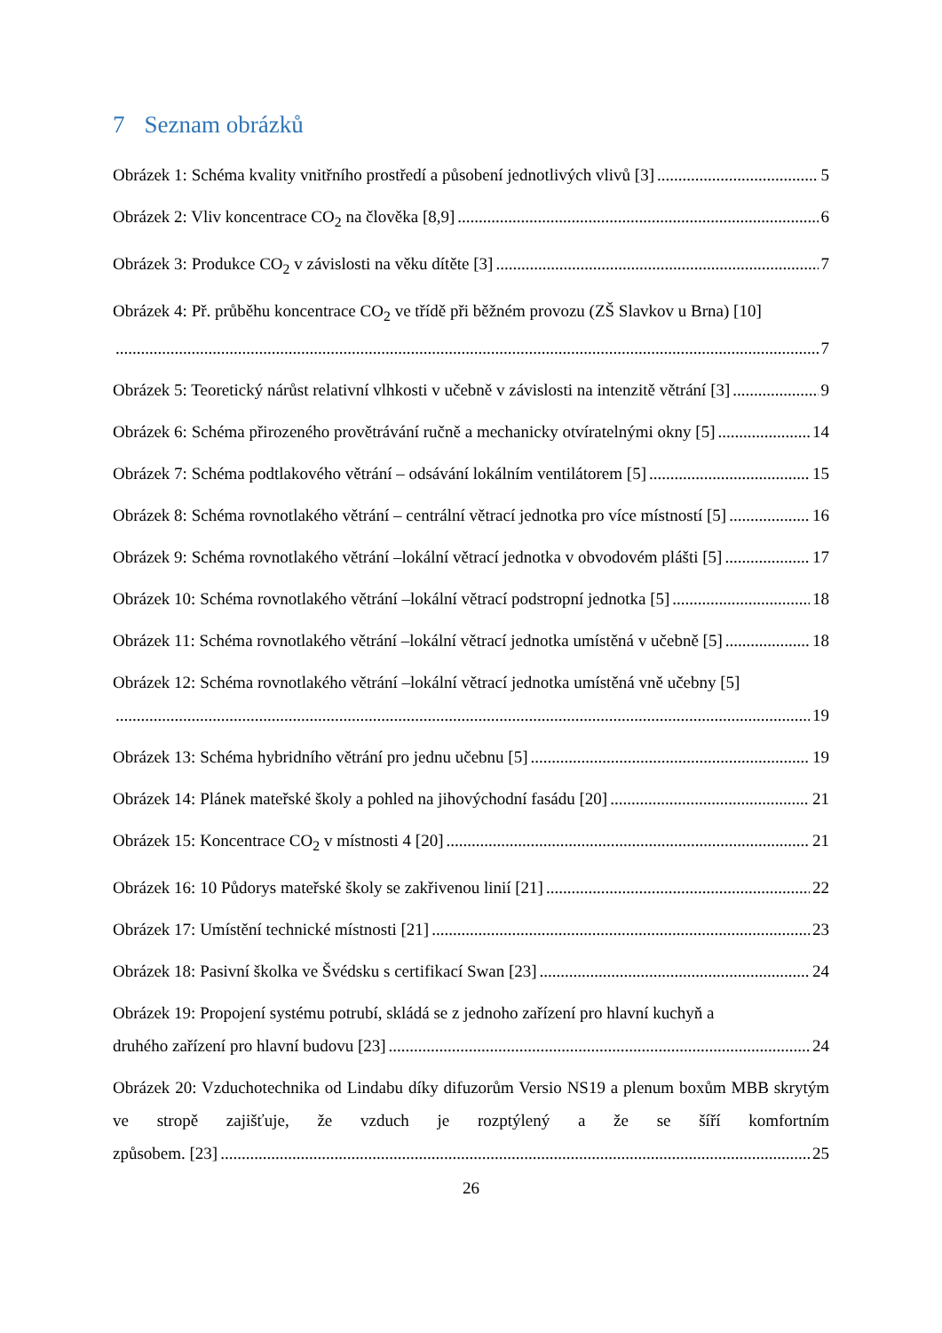7 Seznam obrázků
Obrázek 1: Schéma kvality vnitřního prostředí a působení jednotlivých vlivů [3] 5
Obrázek 2: Vliv koncentrace CO<sub>2</sub> na člověka [8,9] 6
Obrázek 3: Produkce CO<sub>2</sub> v závislosti na věku dítěte [3] 7
Obrázek 4: Př. průběhu koncentrace CO<sub>2</sub> ve třídě při běžném provozu (ZŠ Slavkov u Brna) [10]
7
Obrázek 5: Teoretický nárůst relativní vlhkosti v učebně v závislosti na intenzitě větrání [3] 9
Obrázek 6: Schéma přirozeného provětrávání ručně a mechanicky otvíratelnými okny [5] 14
Obrázek 7: Schéma podtlakového větrání – odsávání lokálním ventilátorem [5] 15
Obrázek 8: Schéma rovnotlakého větrání – centrální větrací jednotka pro více místností [5] 16
Obrázek 9: Schéma rovnotlakého větrání –lokální větrací jednotka v obvodovém plášti [5] 17
Obrázek 10: Schéma rovnotlakého větrání –lokální větrací podstropní jednotka [5] 18
Obrázek 11: Schéma rovnotlakého větrání –lokální větrací jednotka umístěná v učebně [5] 18
Obrázek 12: Schéma rovnotlakého větrání –lokální větrací jednotka umístěná vně učebny [5]
19
Obrázek 13: Schéma hybridního větrání pro jednu učebnu [5] 19
Obrázek 14: Plánek mateřské školy a pohled na jihovýchodní fasádu [20] 21
Obrázek 15: Koncentrace CO<sub>2</sub> v místnosti 4 [20] 21
Obrázek 16: 10 Půdorys mateřské školy se zakřivenou linií [21] 22
Obrázek 17: Umístění technické místnosti [21] 23
Obrázek 18: Pasivní školka ve Švédsku s certifikací Swan [23] 24
Obrázek 19: Propojení systému potrubí, skládá se z jednoho zařízení pro hlavní kuchyň a
druhého zařízení pro hlavní budovu [23] 24
Obrázek 20: Vzduchotechnika od Lindabu díky difuzorům Versio NS19 a plenum boxům MBB skrytým ve stropě zajišťuje, že vzduch je rozptýlený a že se šíří komfortním
způsobem. [23] 25
26